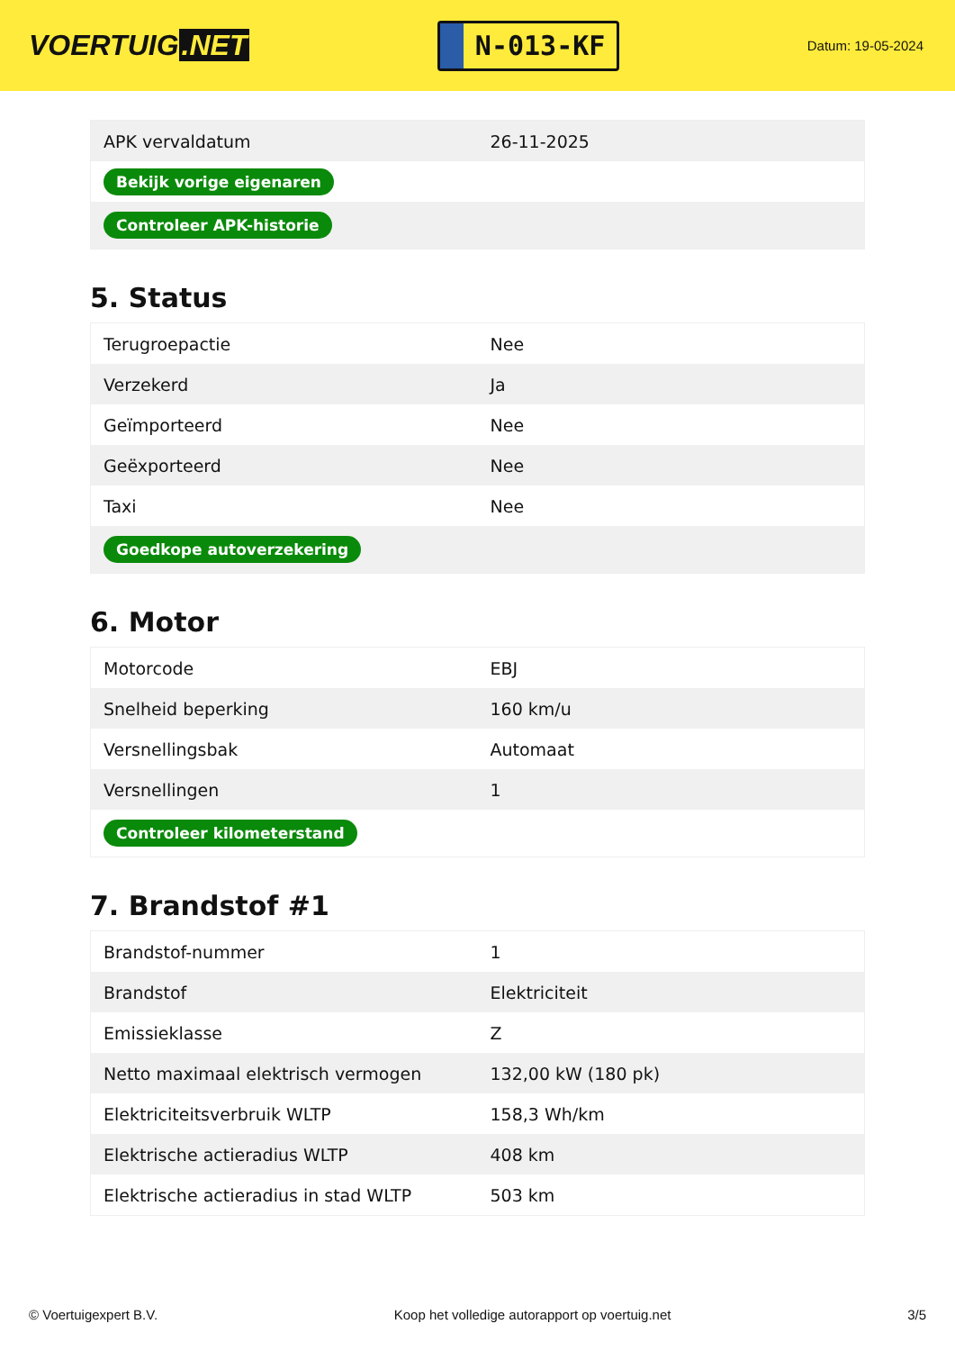VOERTUIG.NET
N-013-KF
Datum: 19-05-2024
| APK vervaldatum | 26-11-2025 |
| Bekijk vorige eigenaren | |
| Controleer APK-historie | |
5. Status
| Terugroepactie | Nee |
| Verzekerd | Ja |
| Geïmporteerd | Nee |
| Geëxporteerd | Nee |
| Taxi | Nee |
| Goedkope autoverzekering | |
6. Motor
| Motorcode | EBJ |
| Snelheid beperking | 160 km/u |
| Versnellingsbak | Automaat |
| Versnellingen | 1 |
| Controleer kilometerstand | |
7. Brandstof #1
| Brandstof-nummer | 1 |
| Brandstof | Elektriciteit |
| Emissieklasse | Z |
| Netto maximaal elektrisch vermogen | 132,00 kW (180 pk) |
| Elektriciteitsverbruik WLTP | 158,3 Wh/km |
| Elektrische actieradius WLTP | 408 km |
| Elektrische actieradius in stad WLTP | 503 km |
© Voertuigexpert B.V. Koop het volledige autorapport op voertuig.net 3/5